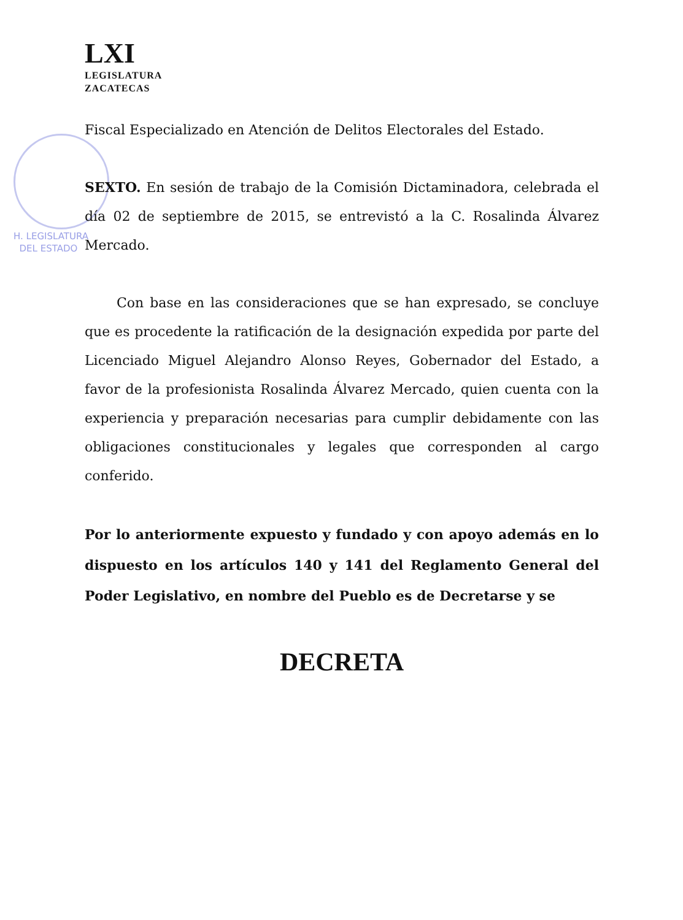H. LEGISLATURA
DEL ESTADO
LXI
LEGISLATURA
ZACATECAS
Fiscal Especializado en Atención de Delitos Electorales del Estado.
SEXTO. En sesión de trabajo de la Comisión Dictaminadora, celebrada el día 02 de septiembre de 2015, se entrevistó a la C. Rosalinda Álvarez Mercado.
Con base en las consideraciones que se han expresado, se concluye que es procedente la ratificación de la designación expedida por parte del Licenciado Miguel Alejandro Alonso Reyes, Gobernador del Estado, a favor de la profesionista Rosalinda Álvarez Mercado, quien cuenta con la experiencia y preparación necesarias para cumplir debidamente con las obligaciones constitucionales y legales que corresponden al cargo conferido.
Por lo anteriormente expuesto y fundado y con apoyo además en lo dispuesto en los artículos 140 y 141 del Reglamento General del Poder Legislativo, en nombre del Pueblo es de Decretarse y se
DECRETA